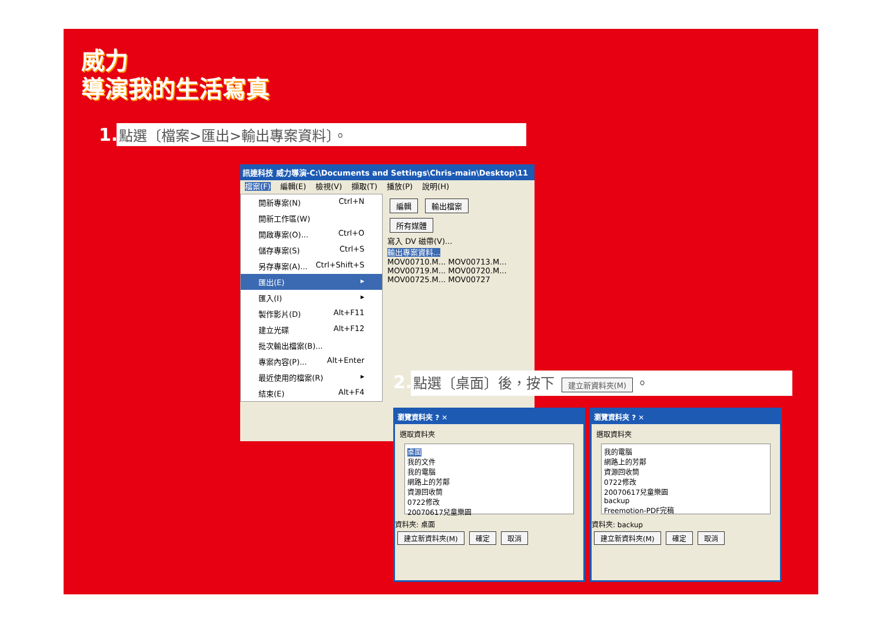威力
導演我的生活寫真
1. 點選〔檔案>匯出>輸出專案資料〕。
訊連科技 威力導演-C:\Documents and Settings\Chris-main\Desktop\11
檔案(F) 編輯(E) 檢視(V) 擷取(T) 播放(P) 說明(H)
開新專案(N) Ctrl+N
開新工作區(W)
開啟專案(O)... Ctrl+O
儲存專案(S) Ctrl+S
另存專案(A)... Ctrl+Shift+S
匯出(E) ▸
匯入(I) ▸
製作影片(D) Alt+F11
建立光碟 Alt+F12
批次輸出檔案(B)...
專案內容(P)... Alt+Enter
最近使用的檔案(R) ▸
結束(E) Alt+F4
編輯 輸出檔案
所有媒體
寫入 DV 磁帶(V)...
輸出專案資料...
MOV00710.M... MOV00713.M...
MOV00719.M... MOV00720.M...
MOV00725.M... MOV00727
2. 點選〔桌面〕後，按下 建立新資料夾(M) 。
瀏覽資料夾 ? ✕
選取資料夾
桌面
我的文件
我的電腦
網路上的芳鄰
資源回收筒
0722修改
20070617兒童樂園
資料夾: 桌面
建立新資料夾(M) 確定 取消
瀏覽資料夾 ? ✕
選取資料夾
我的電腦
網路上的芳鄰
資源回收筒
0722修改
20070617兒童樂園
backup
Freemotion-PDF完稿
資料夾: backup
建立新資料夾(M) 確定 取消